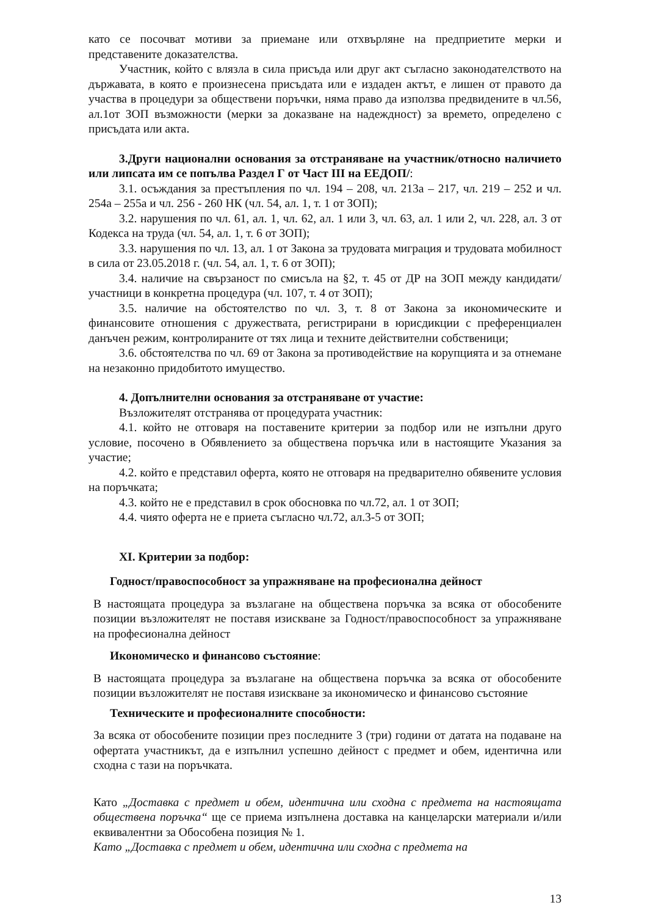като се посочват мотиви за приемане или отхвърляне на предприетите мерки и представените доказателства.
Участник, който с влязла в сила присъда или друг акт съгласно законодателството на държавата, в която е произнесена присъдата или е издаден актът, е лишен от правото да участва в процедури за обществени поръчки, няма право да използва предвидените в чл.56, ал.1от ЗОП възможности (мерки за доказване на надеждност) за времето, определено с присъдата или акта.
3.Други национални основания за отстраняване на участник/относно наличието или липсата им се попълва Раздел Г от Част III на ЕЕДОП/:
3.1. осъждания за престъпления по чл. 194 – 208, чл. 213а – 217, чл. 219 – 252 и чл. 254а – 255а и чл. 256 - 260 НК (чл. 54, ал. 1, т. 1 от ЗОП);
3.2. нарушения по чл. 61, ал. 1, чл. 62, ал. 1 или 3, чл. 63, ал. 1 или 2, чл. 228, ал. 3 от Кодекса на труда (чл. 54, ал. 1, т. 6 от ЗОП);
3.3. нарушения по чл. 13, ал. 1 от Закона за трудовата миграция и трудовата мобилност в сила от 23.05.2018 г. (чл. 54, ал. 1, т. 6 от ЗОП);
3.4. наличие на свързаност по смисъла на §2, т. 45 от ДР на ЗОП между кандидати/ участници в конкретна процедура (чл. 107, т. 4 от ЗОП);
3.5. наличие на обстоятелство по чл. 3, т. 8 от Закона за икономическите и финансовите отношения с дружествата, регистрирани в юрисдикции с преференциален данъчен режим, контролираните от тях лица и техните действителни собственици;
3.6. обстоятелства по чл. 69 от Закона за противодействие на корупцията и за отнемане на незаконно придобитото имущество.
4. Допълнителни основания за отстраняване от участие:
Възложителят отстранява от процедурата участник:
4.1. който не отговаря на поставените критерии за подбор или не изпълни друго условие, посочено в Обявлението за обществена поръчка или в настоящите Указания за участие;
4.2. който е представил оферта, която не отговаря на предварително обявените условия на поръчката;
4.3. който не е представил в срок обосновка по чл.72, ал. 1 от ЗОП;
4.4. чиято оферта не е приета съгласно чл.72, ал.3-5 от ЗОП;
XI. Критерии за подбор:
Годност/правоспособност за упражняване на професионална дейност
В настоящата процедура за възлагане на обществена поръчка за всяка от обособените позиции възложителят не поставя изискване за Годност/правоспособност за упражняване на професионална дейност
Икономическо и финансово състояние:
В настоящата процедура за възлагане на обществена поръчка за всяка от обособените позиции възложителят не поставя изискване за икономическо и финансово състояние
Техническите и професионалните способности:
За всяка от обособените позиции през последните 3 (три) години от датата на подаване на офертата участникът, да е изпълнил успешно дейност с предмет и обем, идентична или сходна с тази на поръчката.
Като „Доставка с предмет и обем, идентична или сходна с предмета на настоящата обществена поръчка“ ще се приема изпълнена доставка на канцеларски материали и/или еквивалентни за Обособена позиция № 1.
Като „Доставка с предмет и обем, идентична или сходна с предмета на
13